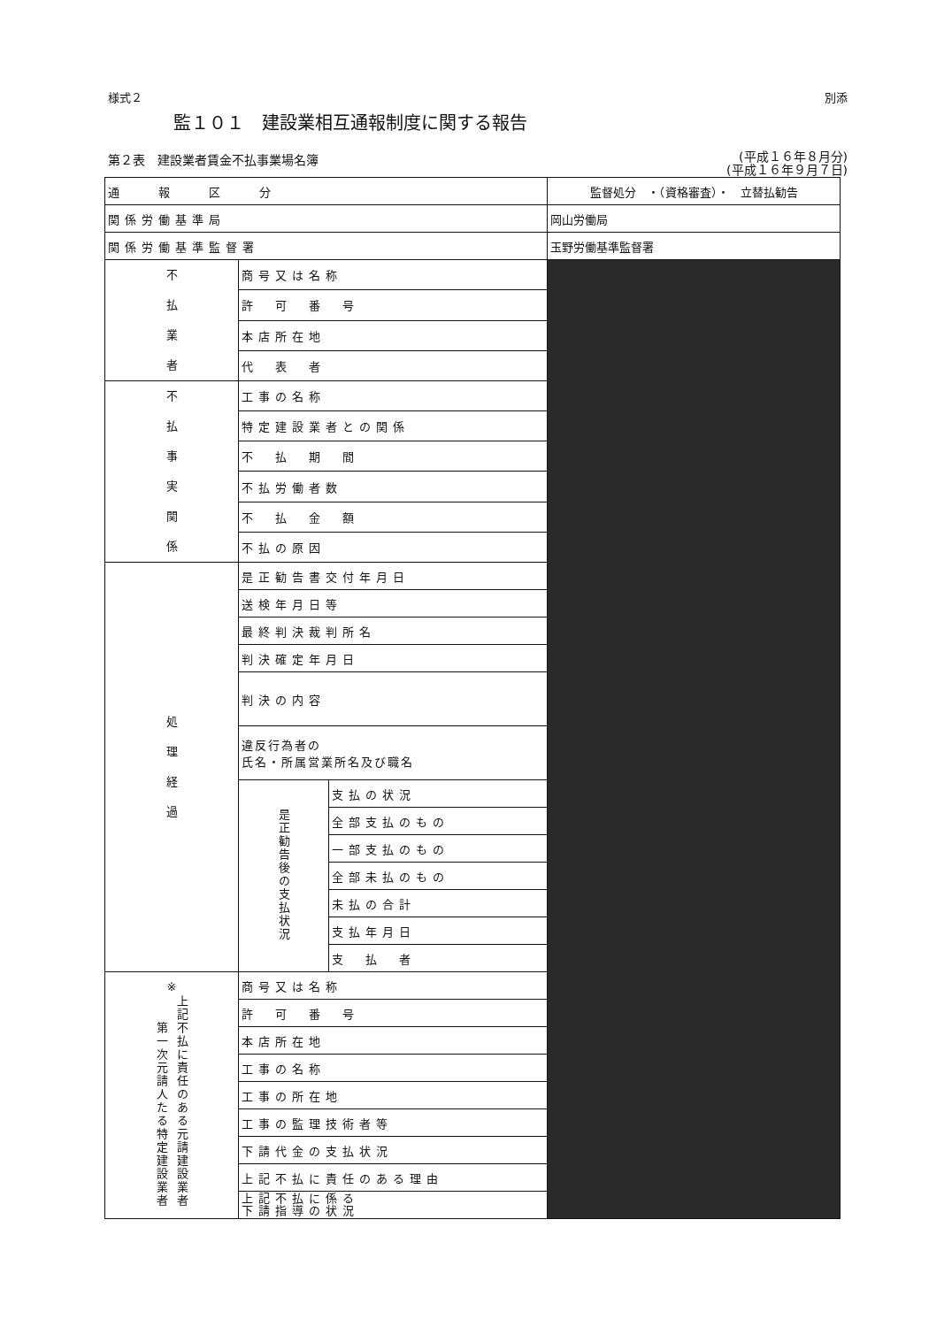様式２ 別添
監１０１　建設業相互通報制度に関する報告
第２表　建設業者賃金不払事業場名簿 (平成１６年８月分)
(平成１６年９月７日)
| 通 報 区 分 | | | 監督処分 ・（資格審査）・ 立替払勧告 |
| 関係労働基準局 | | | 岡山労働局 |
| 関係労働基準監督署 | | | 玉野労働基準監督署 |
| 不 払 業 者 | 商号又は名称 | | |
| | 許 可 番 号 | | |
| | 本店所在地 | | |
| | 代 表 者 | | |
| 不 払 事 実 関 係 | 工事の名称 | | |
| | 特定建設業者との関係 | | |
| | 不 払 期 間 | | |
| | 不払労働者数 | | |
| | 不 払 金 額 | | |
| | 不払の原因 | | |
| 処 理 経 過 | 是正勧告書交付年月日 | | |
| | 送検年月日等 | | |
| | 最終判決裁判所名 | | |
| | 判決確定年月日 | | |
| | 判決の内容 | | |
| | 違反行為者の 氏名・所属営業所名及び職名 | | |
| | 是正勧告後の支払状況 | 支払の状況 | |
| | | 全部支払のもの | |
| | | 一部支払のもの | |
| | | 全部未払のもの | |
| | | 未払の合計 | |
| | | 支払年月日 | |
| | | 支 払 者 | |
| ※ 第一次元請人たる特定建設業者 上記不払に責任のある元請建設業者 | 商号又は名称 | | |
| | 許 可 番 号 | | |
| | 本店所在地 | | |
| | 工事の名称 | | |
| | 工事の所在地 | | |
| | 工事の監理技術者等 | | |
| | 下請代金の支払状況 | | |
| | 上記不払に責任のある理由 | | |
| | 上記不払に係る 下請指導の状況 | | |